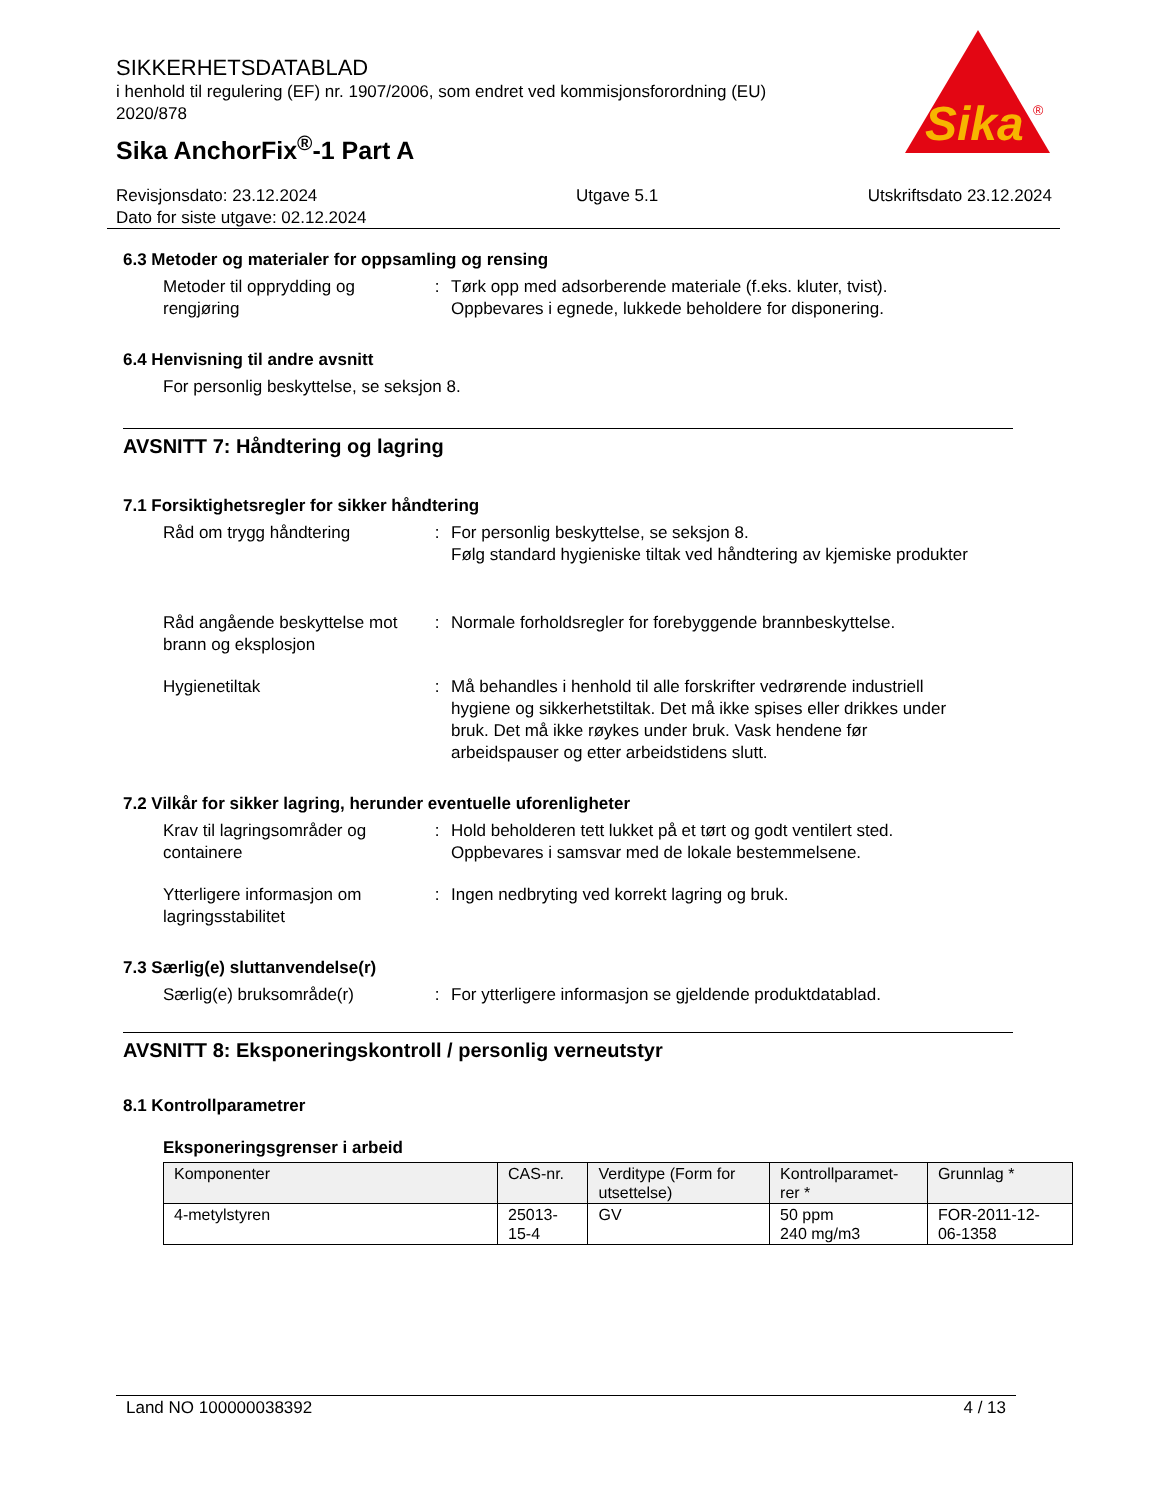SIKKERHETSDATABLAD
i henhold til regulering (EF) nr. 1907/2006, som endret ved kommisjonsforordning (EU) 2020/878
Sika AnchorFix<sup>®</sup>-1 Part A
Sika
®
Revisjonsdato: 23.12.2024
Dato for siste utgave: 02.12.2024
Utgave 5.1 Utskriftsdato 23.12.2024
6.3 Metoder og materialer for oppsamling og rensing
Metoder til opprydding og rengjøring
: Tørk opp med adsorberende materiale (f.eks. kluter, tvist). Oppbevares i egnede, lukkede beholdere for disponering.
6.4 Henvisning til andre avsnitt
For personlig beskyttelse, se seksjon 8.
AVSNITT 7: Håndtering og lagring
7.1 Forsiktighetsregler for sikker håndtering
Råd om trygg håndtering : For personlig beskyttelse, se seksjon 8.
Følg standard hygieniske tiltak ved håndtering av kjemiske produkter
Råd angående beskyttelse mot brann og eksplosjon
: Normale forholdsregler for forebyggende brannbeskyttelse.
Hygienetiltak : Må behandles i henhold til alle forskrifter vedrørende industriell hygiene og sikkerhetstiltak. Det må ikke spises eller drikkes under bruk. Det må ikke røykes under bruk. Vask hendene før arbeidspauser og etter arbeidstidens slutt.
7.2 Vilkår for sikker lagring, herunder eventuelle uforenligheter
Krav til lagringsområder og containere
: Hold beholderen tett lukket på et tørt og godt ventilert sted. Oppbevares i samsvar med de lokale bestemmelsene.
Ytterligere informasjon om lagringsstabilitet
: Ingen nedbryting ved korrekt lagring og bruk.
7.3 Særlig(e) sluttanvendelse(r)
Særlig(e) bruksområde(r) : For ytterligere informasjon se gjeldende produktdatablad.
AVSNITT 8: Eksponeringskontroll / personlig verneutstyr
8.1 Kontrollparametrer
Eksponeringsgrenser i arbeid
| Komponenter | CAS-nr. | Verditype (Form for utsettelse) | Kontrollparamet-rer * | Grunnlag * |
| --- | --- | --- | --- | --- |
| 4-metylstyren | 25013-15-4 | GV | 50 ppm 240 mg/m3 | FOR-2011-12-06-1358 |
Land NO 100000038392 4 / 13